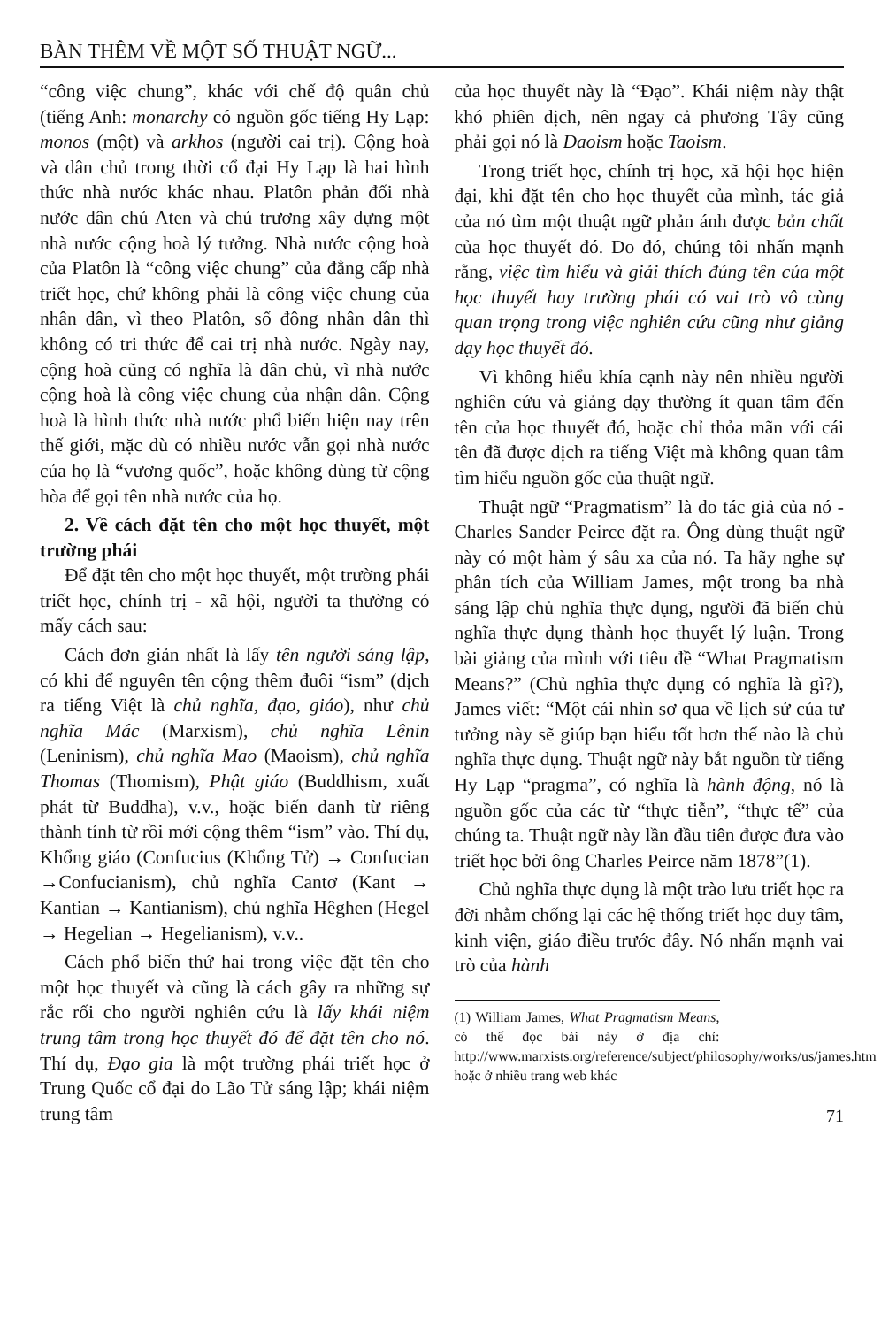BÀN THÊM VỀ MỘT SỐ THUẬT NGỮ...
“công việc chung”, khác với chế độ quân chủ (tiếng Anh: monarchy có nguồn gốc tiếng Hy Lạp: monos (một) và arkhos (người cai trị). Cộng hoà và dân chủ trong thời cổ đại Hy Lạp là hai hình thức nhà nước khác nhau. Platôn phản đối nhà nước dân chủ Aten và chủ trương xây dựng một nhà nước cộng hoà lý tưởng. Nhà nước cộng hoà của Platôn là “công việc chung” của đẳng cấp nhà triết học, chứ không phải là công việc chung của nhân dân, vì theo Platôn, số đông nhân dân thì không có tri thức để cai trị nhà nước. Ngày nay, cộng hoà cũng có nghĩa là dân chủ, vì nhà nước cộng hoà là công việc chung của nhận dân. Cộng hoà là hình thức nhà nước phổ biến hiện nay trên thế giới, mặc dù có nhiều nước vẫn gọi nhà nước của họ là “vương quốc”, hoặc không dùng từ cộng hòa để gọi tên nhà nước của họ.
2. Về cách đặt tên cho một học thuyết, một trường phái
Để đặt tên cho một học thuyết, một trường phái triết học, chính trị - xã hội, người ta thường có mấy cách sau:
Cách đơn giản nhất là lấy tên người sáng lập, có khi để nguyên tên cộng thêm đuôi “ism” (dịch ra tiếng Việt là chủ nghĩa, đạo, giáo), như chủ nghĩa Mác (Marxism), chủ nghĩa Lênin (Leninism), chủ nghĩa Mao (Maoism), chủ nghĩa Thomas (Thomism), Phật giáo (Buddhism, xuất phát từ Buddha), v.v., hoặc biến danh từ riêng thành tính từ rồi mới cộng thêm “ism” vào. Thí dụ, Khổng giáo (Confucius (Khổng Tử) → Confucian →Confucianism), chủ nghĩa Cantơ (Kant → Kantian → Kantianism), chủ nghĩa Hêghen (Hegel → Hegelian → Hegelianism), v.v..
Cách phổ biến thứ hai trong việc đặt tên cho một học thuyết và cũng là cách gây ra những sự rắc rối cho người nghiên cứu là lấy khái niệm trung tâm trong học thuyết đó để đặt tên cho nó. Thí dụ, Đạo gia là một trường phái triết học ở Trung Quốc cổ đại do Lão Tử sáng lập; khái niệm trung tâm
của học thuyết này là “Đạo”. Khái niệm này thật khó phiên dịch, nên ngay cả phương Tây cũng phải gọi nó là Daoism hoặc Taoism.
Trong triết học, chính trị học, xã hội học hiện đại, khi đặt tên cho học thuyết của mình, tác giả của nó tìm một thuật ngữ phản ánh được bản chất của học thuyết đó. Do đó, chúng tôi nhấn mạnh rằng, việc tìm hiểu và giải thích đúng tên của một học thuyết hay trường phái có vai trò vô cùng quan trọng trong việc nghiên cứu cũng như giảng dạy học thuyết đó.
Vì không hiểu khía cạnh này nên nhiều người nghiên cứu và giảng dạy thường ít quan tâm đến tên của học thuyết đó, hoặc chỉ thỏa mãn với cái tên đã được dịch ra tiếng Việt mà không quan tâm tìm hiểu nguồn gốc của thuật ngữ.
Thuật ngữ “Pragmatism” là do tác giả của nó - Charles Sander Peirce đặt ra. Ông dùng thuật ngữ này có một hàm ý sâu xa của nó. Ta hãy nghe sự phân tích của William James, một trong ba nhà sáng lập chủ nghĩa thực dụng, người đã biến chủ nghĩa thực dụng thành học thuyết lý luận. Trong bài giảng của mình với tiêu đề “What Pragmatism Means?” (Chủ nghĩa thực dụng có nghĩa là gì?), James viết: “Một cái nhìn sơ qua về lịch sử của tư tưởng này sẽ giúp bạn hiểu tốt hơn thế nào là chủ nghĩa thực dụng. Thuật ngữ này bắt nguồn từ tiếng Hy Lạp “pragma”, có nghĩa là hành động, nó là nguồn gốc của các từ “thực tiễn”, “thực tế” của chúng ta. Thuật ngữ này lần đầu tiên được đưa vào triết học bởi ông Charles Peirce năm 1878”(1).
Chủ nghĩa thực dụng là một trào lưu triết học ra đời nhằm chống lại các hệ thống triết học duy tâm, kinh viện, giáo điều trước đây. Nó nhấn mạnh vai trò của hành
(1) William James, What Pragmatism Means, có thể đọc bài này ở địa chỉ: http://www.marxists.org/reference/subject/philosophy/works/us/james.htm hoặc ở nhiều trang web khác
71